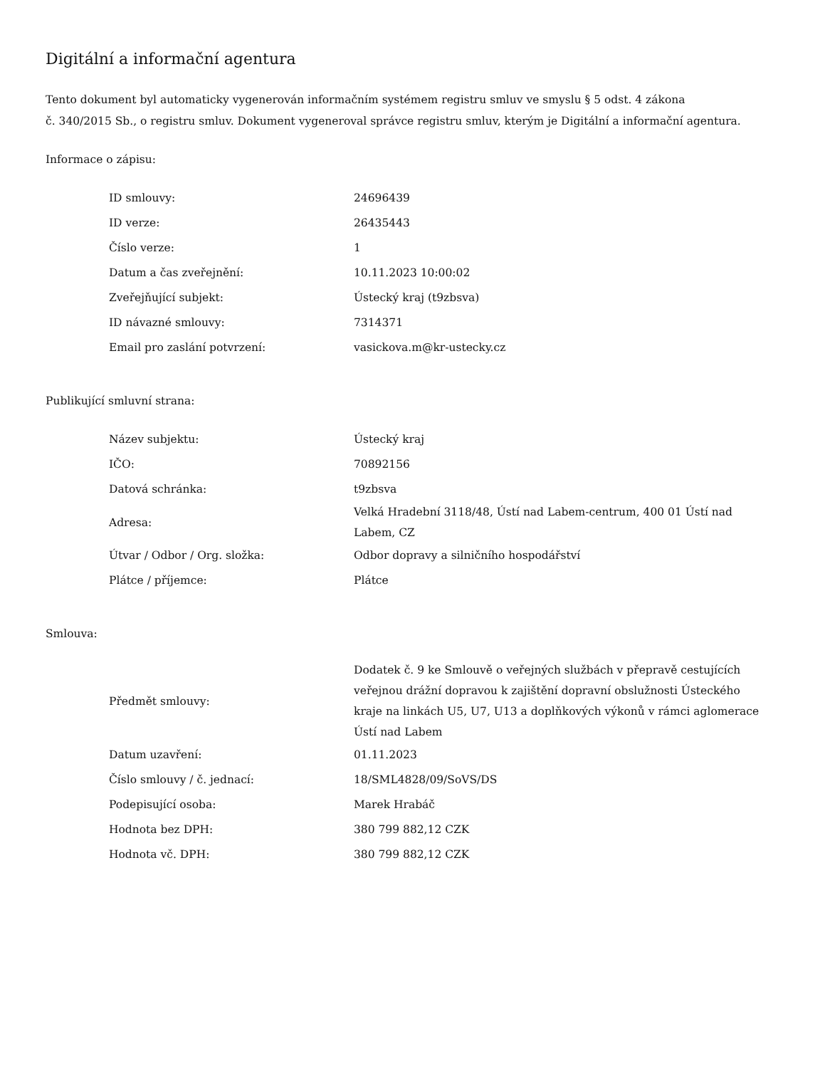Digitální a informační agentura
Tento dokument byl automaticky vygenerován informačním systémem registru smluv ve smyslu § 5 odst. 4 zákona
č. 340/2015 Sb., o registru smluv. Dokument vygeneroval správce registru smluv, kterým je Digitální a informační agentura.
Informace o zápisu:
| ID smlouvy: | 24696439 |
| ID verze: | 26435443 |
| Číslo verze: | 1 |
| Datum a čas zveřejnění: | 10.11.2023 10:00:02 |
| Zveřejňující subjekt: | Ústecký kraj (t9zbsva) |
| ID návazné smlouvy: | 7314371 |
| Email pro zaslání potvrzení: | vasickova.m@kr-ustecky.cz |
Publikující smluvní strana:
| Název subjektu: | Ústecký kraj |
| IČO: | 70892156 |
| Datová schránka: | t9zbsva |
| Adresa: | Velká Hradební 3118/48, Ústí nad Labem-centrum, 400 01 Ústí nad Labem, CZ |
| Útvar / Odbor / Org. složka: | Odbor dopravy a silničního hospodářství |
| Plátce / příjemce: | Plátce |
Smlouva:
| Předmět smlouvy: | Dodatek č. 9 ke Smlouvě o veřejných službách v přepravě cestujících veřejnou drážní dopravou k zajištění dopravní obslužnosti Ústeckého kraje na linkách U5, U7, U13 a doplňkových výkonů v rámci aglomerace Ústí nad Labem |
| Datum uzavření: | 01.11.2023 |
| Číslo smlouvy / č. jednací: | 18/SML4828/09/SoVS/DS |
| Podepisující osoba: | Marek Hrabáč |
| Hodnota bez DPH: | 380 799 882,12 CZK |
| Hodnota vč. DPH: | 380 799 882,12 CZK |